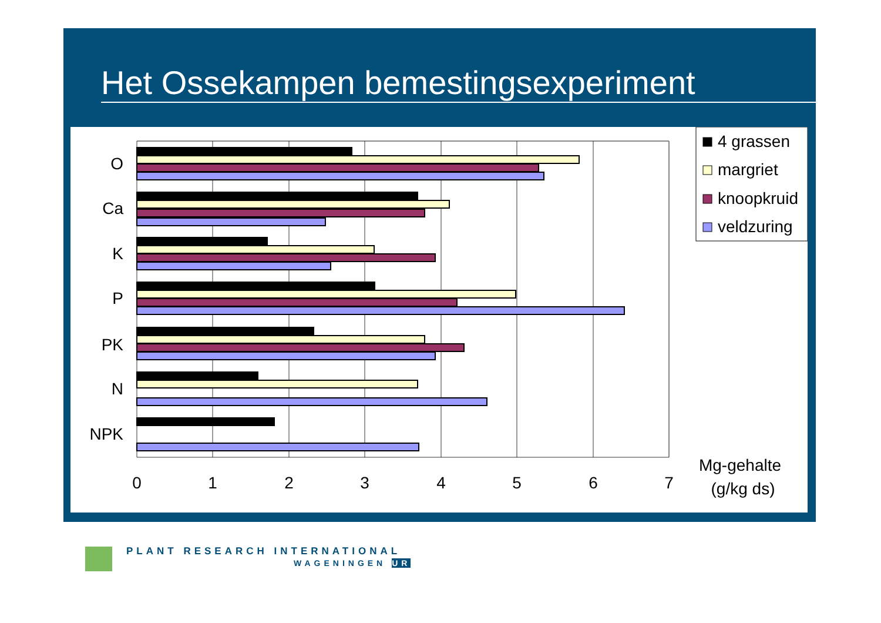Het Ossekampen bemestingsexperiment
O
Ca
K
P
PK
N
NPK
0
1
2
3
4
5
6
7
Mg-gehalte
(g/kg ds)
4 grassen
margriet
knoopkruid
veldzuring
PLANT RESEARCH INTERNATIONAL
WAGENINGEN UR